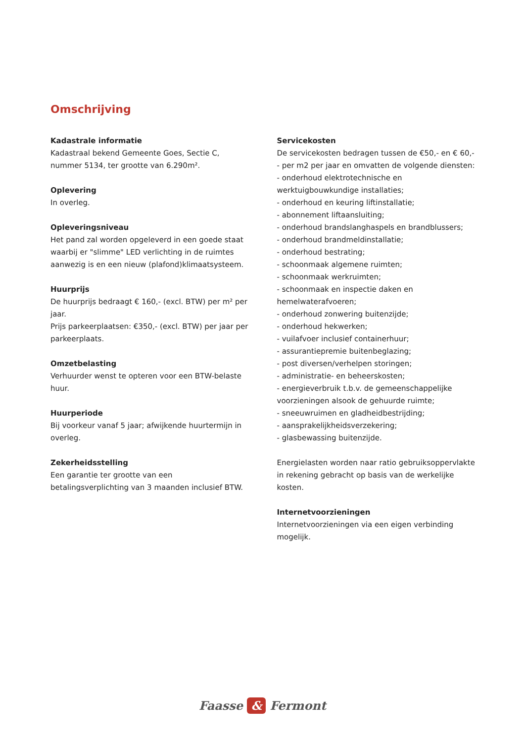Omschrijving
Kadastrale informatie
Kadastraal bekend Gemeente Goes, Sectie C, nummer 5134, ter grootte van 6.290m².
Oplevering
In overleg.
Opleveringsniveau
Het pand zal worden opgeleverd in een goede staat waarbij er "slimme" LED verlichting in de ruimtes aanwezig is en een nieuw (plafond)klimaatsysteem.
Huurprijs
De huurprijs bedraagt € 160,- (excl. BTW) per m² per jaar.
Prijs parkeerplaatsen: €350,- (excl. BTW) per jaar per parkeerplaats.
Omzetbelasting
Verhuurder wenst te opteren voor een BTW-belaste huur.
Huurperiode
Bij voorkeur vanaf 5 jaar; afwijkende huurtermijn in overleg.
Zekerheidsstelling
Een garantie ter grootte van een betalingsverplichting van 3 maanden inclusief BTW.
Servicekosten
De servicekosten bedragen tussen de €50,- en € 60,-- per m2 per jaar en omvatten de volgende diensten:
- onderhoud elektrotechnische en werktuigbouwkundige installaties;
- onderhoud en keuring liftinstallatie;
- abonnement liftaansluiting;
- onderhoud brandslanghaspels en brandblussers;
- onderhoud brandmeldinstallatie;
- onderhoud bestrating;
- schoonmaak algemene ruimten;
- schoonmaak werkruimten;
- schoonmaak en inspectie daken en hemelwaterafvoeren;
- onderhoud zonwering buitenzijde;
- onderhoud hekwerken;
- vuilafvoer inclusief containerhuur;
- assurantiepremie buitenbeglazing;
- post diversen/verhelpen storingen;
- administratie- en beheerskosten;
- energieverbruik t.b.v. de gemeenschappelijke voorzieningen alsook de gehuurde ruimte;
- sneeuwruimen en gladheidbestrijding;
- aansprakelijkheidsverzekering;
- glasbewassing buitenzijde.
Energielasten worden naar ratio gebruiksoppervlakte in rekening gebracht op basis van de werkelijke kosten.
Internetvoorzieningen
Internetvoorzieningen via een eigen verbinding mogelijk.
Faasse & Fermont